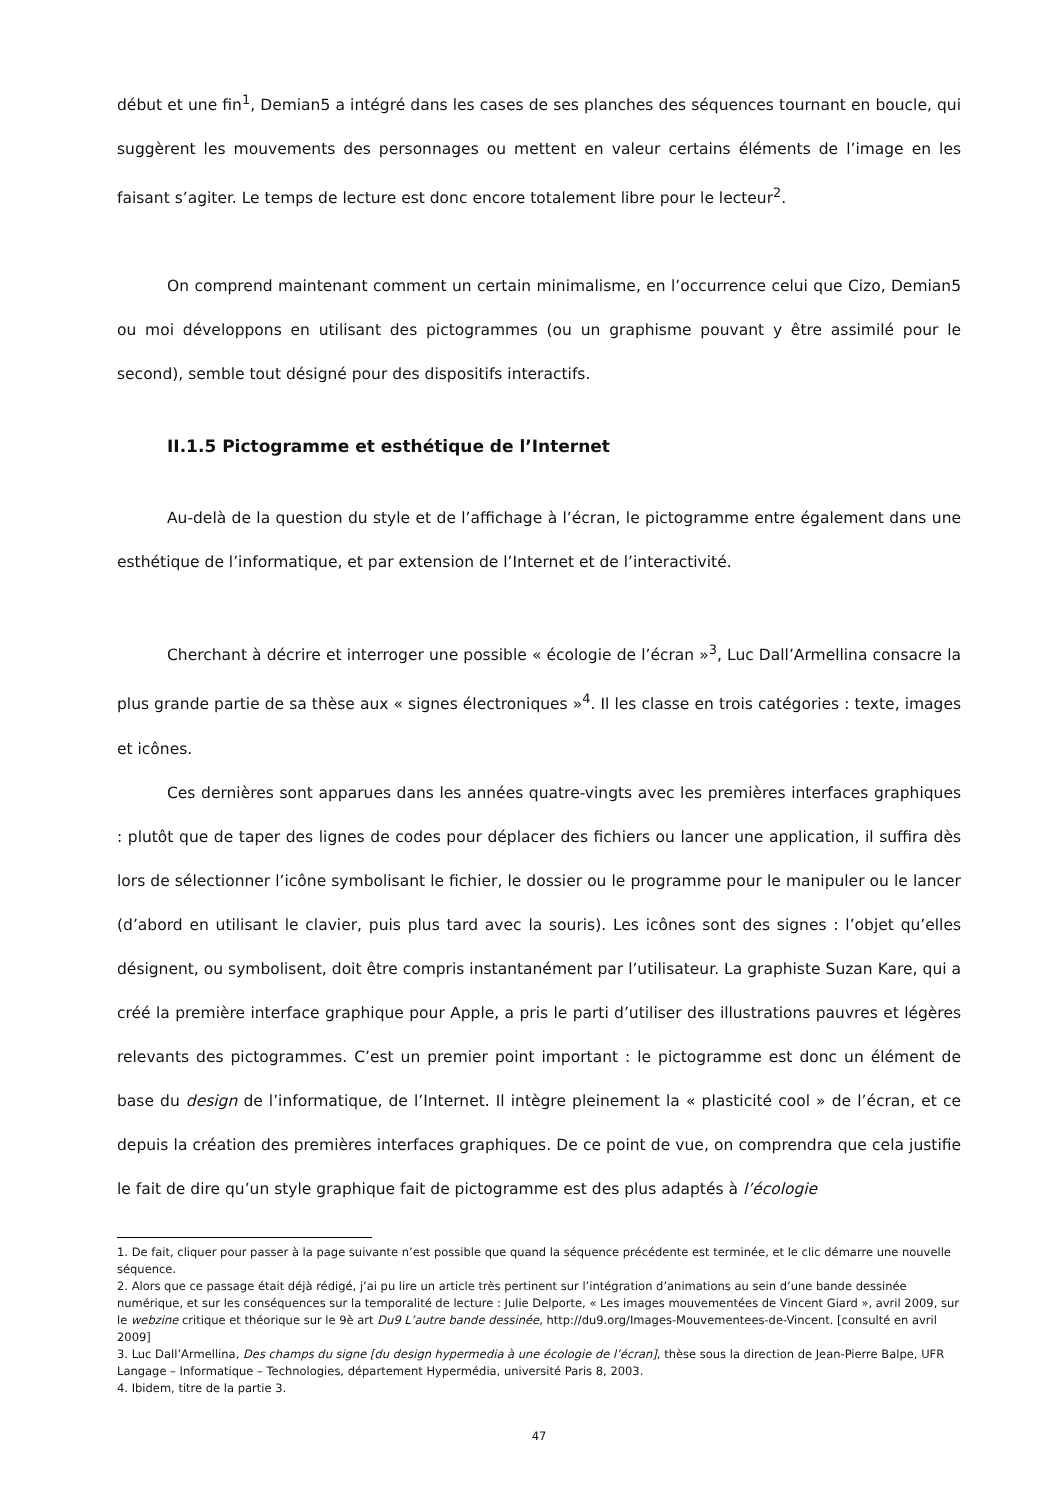début et une fin<sup>1</sup>, Demian5 a intégré dans les cases de ses planches des séquences tournant en boucle, qui suggèrent les mouvements des personnages ou mettent en valeur certains éléments de l’image en les faisant s’agiter. Le temps de lecture est donc encore totalement libre pour le lecteur<sup>2</sup>.
On comprend maintenant comment un certain minimalisme, en l’occurrence celui que Cizo, Demian5 ou moi développons en utilisant des pictogrammes (ou un graphisme pouvant y être assimilé pour le second), semble tout désigné pour des dispositifs interactifs.
II.1.5 Pictogramme et esthétique de l’Internet
Au-delà de la question du style et de l’affichage à l’écran, le pictogramme entre également dans une esthétique de l’informatique, et par extension de l’Internet et de l’interactivité.
Cherchant à décrire et interroger une possible « écologie de l’écran »<sup>3</sup>, Luc Dall’Armellina consacre la plus grande partie de sa thèse aux « signes électroniques »<sup>4</sup>. Il les classe en trois catégories : texte, images et icônes.
Ces dernières sont apparues dans les années quatre-vingts avec les premières interfaces graphiques : plutôt que de taper des lignes de codes pour déplacer des fichiers ou lancer une application, il suffira dès lors de sélectionner l’icône symbolisant le fichier, le dossier ou le programme pour le manipuler ou le lancer (d’abord en utilisant le clavier, puis plus tard avec la souris). Les icônes sont des signes : l’objet qu’elles désignent, ou symbolisent, doit être compris instantanément par l’utilisateur. La graphiste Suzan Kare, qui a créé la première interface graphique pour Apple, a pris le parti d’utiliser des illustrations pauvres et légères relevants des pictogrammes. C’est un premier point important : le pictogramme est donc un élément de base du design de l’informatique, de l’Internet. Il intègre pleinement la « plasticité cool » de l’écran, et ce depuis la création des premières interfaces graphiques. De ce point de vue, on comprendra que cela justifie le fait de dire qu’un style graphique fait de pictogramme est des plus adaptés à l’écologie
1. De fait, cliquer pour passer à la page suivante n’est possible que quand la séquence précédente est terminée, et le clic démarre une nouvelle séquence.
2. Alors que ce passage était déjà rédigé, j’ai pu lire un article très pertinent sur l’intégration d’animations au sein d’une bande dessinée numérique, et sur les conséquences sur la temporalité de lecture : Julie Delporte, « Les images mouvementées de Vincent Giard », avril 2009, sur le webzine critique et théorique sur le 9è art Du9 L’autre bande dessinée, http://du9.org/Images-Mouvementees-de-Vincent. [consulté en avril 2009]
3. Luc Dall’Armellina, Des champs du signe [du design hypermedia à une écologie de l’écran], thèse sous la direction de Jean-Pierre Balpe, UFR Langage – Informatique – Technologies, département Hypermédia, université Paris 8, 2003.
4. Ibidem, titre de la partie 3.
47